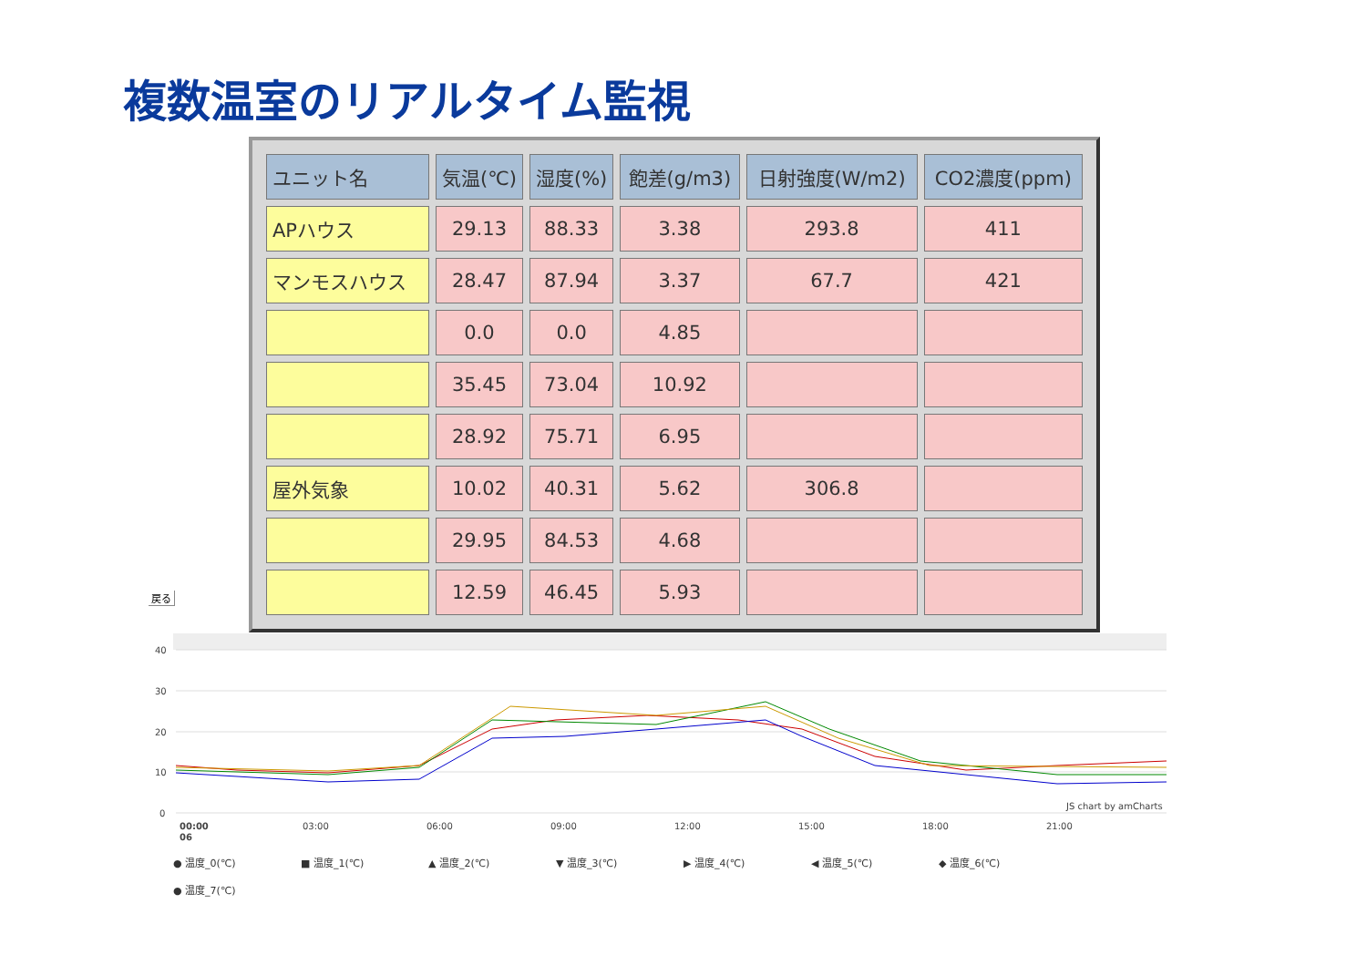複数温室のリアルタイム監視
| ユニット名 | 気温(℃) | 湿度(%) | 飽差(g/m3) | 日射強度(W/m2) | CO2濃度(ppm) |
| --- | --- | --- | --- | --- | --- |
| APハウス | 29.13 | 88.33 | 3.38 | 293.8 | 411 |
| マンモスハウス | 28.47 | 87.94 | 3.37 | 67.7 | 421 |
| | 0.0 | 0.0 | 4.85 | | |
| | 35.45 | 73.04 | 10.92 | | |
| | 28.92 | 75.71 | 6.95 | | |
| 屋外気象 | 10.02 | 40.31 | 5.62 | 306.8 | |
| | 29.95 | 84.53 | 4.68 | | |
| | 12.59 | 46.45 | 5.93 | | |
戻る
40
30
20
10
0
00:00
06
03:00
06:00
09:00
12:00
15:00
18:00
21:00
JS chart by amCharts
● 温度_0(℃) ■ 温度_1(℃) ▲ 温度_2(℃) ▼ 温度_3(℃) ▶ 温度_4(℃) ◀ 温度_5(℃) ◆ 温度_6(℃)
● 温度_7(℃)